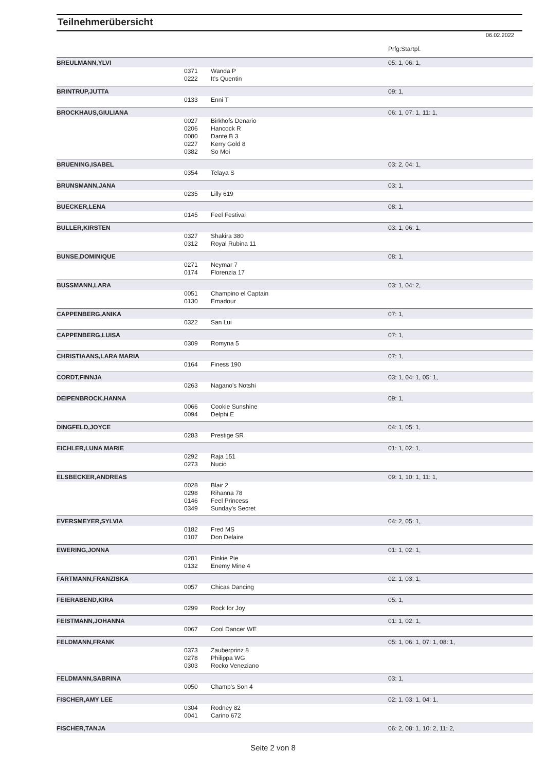Teilnehmerübersicht
06.02.2022
| | | | Prfg:Startpl. |
| BREULMANN,YLVI | | | 05: 1, 06: 1, |
| | 0371 | Wanda P | |
| | 0222 | It's Quentin | |
| BRINTRUP,JUTTA | | | 09: 1, |
| | 0133 | Enni T | |
| BROCKHAUS,GIULIANA | | | 06: 1, 07: 1, 11: 1, |
| | 0027 | Birkhofs Denario | |
| | 0206 | Hancock R | |
| | 0080 | Dante B 3 | |
| | 0227 | Kerry Gold 8 | |
| | 0382 | So Moi | |
| BRUENING,ISABEL | | | 03: 2, 04: 1, |
| | 0354 | Telaya S | |
| BRUNSMANN,JANA | | | 03: 1, |
| | 0235 | Lilly 619 | |
| BUECKER,LENA | | | 08: 1, |
| | 0145 | Feel Festival | |
| BULLER,KIRSTEN | | | 03: 1, 06: 1, |
| | 0327 | Shakira 380 | |
| | 0312 | Royal Rubina 11 | |
| BUNSE,DOMINIQUE | | | 08: 1, |
| | 0271 | Neymar 7 | |
| | 0174 | Florenzia 17 | |
| BUSSMANN,LARA | | | 03: 1, 04: 2, |
| | 0051 | Champino el Captain | |
| | 0130 | Emadour | |
| CAPPENBERG,ANIKA | | | 07: 1, |
| | 0322 | San Lui | |
| CAPPENBERG,LUISA | | | 07: 1, |
| | 0309 | Romyna 5 | |
| CHRISTIAANS,LARA MARIA | | | 07: 1, |
| | 0164 | Finess 190 | |
| CORDT,FINNJA | | | 03: 1, 04: 1, 05: 1, |
| | 0263 | Nagano's Notshi | |
| DEIPENBROCK,HANNA | | | 09: 1, |
| | 0066 | Cookie Sunshine | |
| | 0094 | Delphi E | |
| DINGFELD,JOYCE | | | 04: 1, 05: 1, |
| | 0283 | Prestige SR | |
| EICHLER,LUNA MARIE | | | 01: 1, 02: 1, |
| | 0292 | Raja 151 | |
| | 0273 | Nucio | |
| ELSBECKER,ANDREAS | | | 09: 1, 10: 1, 11: 1, |
| | 0028 | Blair 2 | |
| | 0298 | Rihanna 78 | |
| | 0146 | Feel Princess | |
| | 0349 | Sunday's Secret | |
| EVERSMEYER,SYLVIA | | | 04: 2, 05: 1, |
| | 0182 | Fred MS | |
| | 0107 | Don Delaire | |
| EWERING,JONNA | | | 01: 1, 02: 1, |
| | 0281 | Pinkie Pie | |
| | 0132 | Enemy Mine 4 | |
| FARTMANN,FRANZISKA | | | 02: 1, 03: 1, |
| | 0057 | Chicas Dancing | |
| FEIERABEND,KIRA | | | 05: 1, |
| | 0299 | Rock for Joy | |
| FEISTMANN,JOHANNA | | | 01: 1, 02: 1, |
| | 0067 | Cool Dancer WE | |
| FELDMANN,FRANK | | | 05: 1, 06: 1, 07: 1, 08: 1, |
| | 0373 | Zauberprinz 8 | |
| | 0278 | Philippa WG | |
| | 0303 | Rocko Veneziano | |
| FELDMANN,SABRINA | | | 03: 1, |
| | 0050 | Champ's Son 4 | |
| FISCHER,AMY LEE | | | 02: 1, 03: 1, 04: 1, |
| | 0304 | Rodney 82 | |
| | 0041 | Carino 672 | |
| FISCHER,TANJA | | | 06: 2, 08: 1, 10: 2, 11: 2, |
Seite 2 von 8